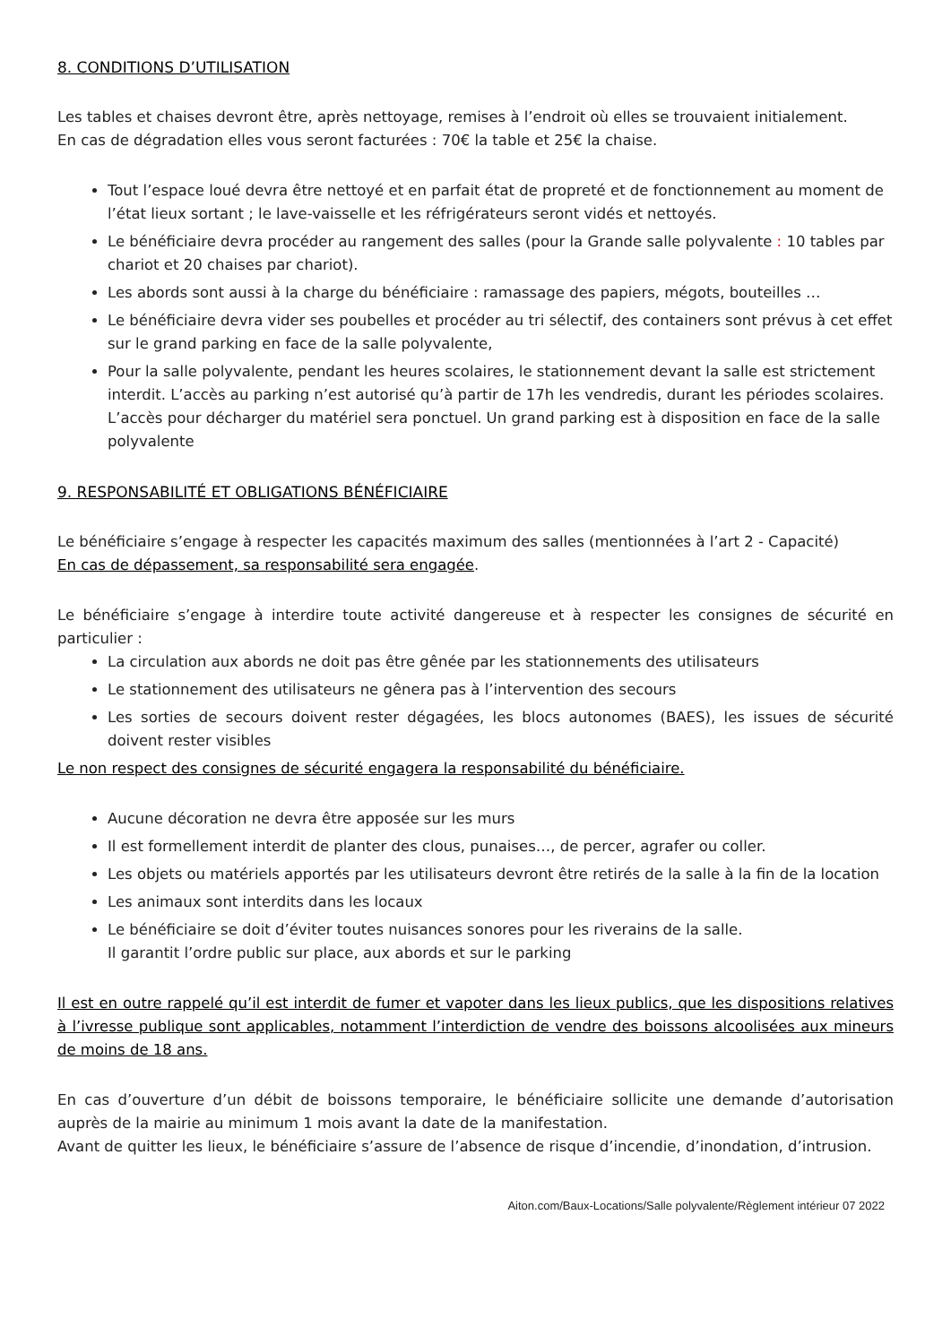8. CONDITIONS D’UTILISATION
Les tables et chaises devront être, après nettoyage, remises à l’endroit où elles se trouvaient initialement.
En cas de dégradation elles vous seront facturées : 70€ la table et 25€ la chaise.
Tout l’espace loué devra être nettoyé et en parfait état de propreté et de fonctionnement au moment de l’état lieux sortant ; le lave-vaisselle et les réfrigérateurs seront vidés et nettoyés.
Le bénéficiaire devra procéder au rangement des salles (pour la Grande salle polyvalente : 10 tables par chariot et 20 chaises par chariot).
Les abords sont aussi à la charge du bénéficiaire : ramassage des papiers, mégots, bouteilles …
Le bénéficiaire devra vider ses poubelles et procéder au tri sélectif, des containers sont prévus à cet effet sur le grand parking en face de la salle polyvalente,
Pour la salle polyvalente, pendant les heures scolaires, le stationnement devant la salle est strictement interdit. L’accès au parking n’est autorisé qu’à partir de 17h les vendredis, durant les périodes scolaires. L’accès pour décharger du matériel sera ponctuel. Un grand parking est à disposition en face de la salle polyvalente
9. RESPONSABILITÉ ET OBLIGATIONS BÉNÉFICIAIRE
Le bénéficiaire s’engage à respecter les capacités maximum des salles (mentionnées à l’art 2 - Capacité)
En cas de dépassement, sa responsabilité sera engagée.
Le bénéficiaire s’engage à interdire toute activité dangereuse et à respecter les consignes de sécurité en particulier :
La circulation aux abords ne doit pas être gênée par les stationnements des utilisateurs
Le stationnement des utilisateurs ne gênera pas à l’intervention des secours
Les sorties de secours doivent rester dégagées, les blocs autonomes (BAES), les issues de sécurité doivent rester visibles
Le non respect des consignes de sécurité engagera la responsabilité du bénéficiaire.
Aucune décoration ne devra être apposée sur les murs
Il est formellement interdit de planter des clous, punaises…, de percer, agrafer ou coller.
Les objets ou matériels apportés par les utilisateurs devront être retirés de la salle à la fin de la location
Les animaux sont interdits dans les locaux
Le bénéficiaire se doit d’éviter toutes nuisances sonores pour les riverains de la salle.
Il garantit l’ordre public sur place, aux abords et sur le parking
Il est en outre rappelé qu’il est interdit de fumer et vapoter dans les lieux publics, que les dispositions relatives à l’ivresse publique sont applicables, notamment l’interdiction de vendre des boissons alcoolisées aux mineurs de moins de 18 ans.
En cas d’ouverture d’un débit de boissons temporaire, le bénéficiaire sollicite une demande d’autorisation auprès de la mairie au minimum 1 mois avant la date de la manifestation.
Avant de quitter les lieux, le bénéficiaire s’assure de l’absence de risque d’incendie, d’inondation, d’intrusion.
Aiton.com/Baux-Locations/Salle polyvalente/Règlement intérieur 07 2022